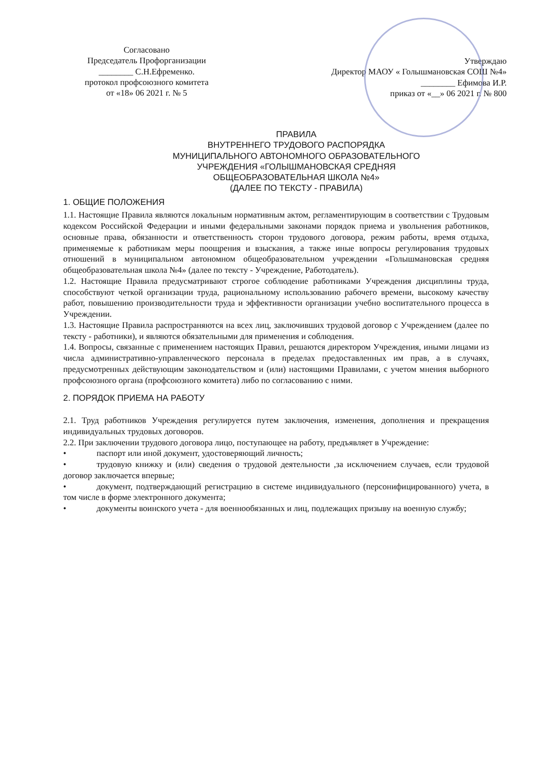Согласовано
Председатель Профорганизации
________ С.Н.Ефременко.
протокол профсоюзного комитета
от «18» 06 2021 г. № 5
Утверждаю
Директор МАОУ « Голышмановская СОШ №4»
________ Ефимова И.Р.
приказ от «__» 06 2021 г. № 800
ПРАВИЛА
ВНУТРЕННЕГО ТРУДОВОГО РАСПОРЯДКА
МУНИЦИПАЛЬНОГО АВТОНОМНОГО ОБРАЗОВАТЕЛЬНОГО
УЧРЕЖДЕНИЯ «ГОЛЫШМАНОВСКАЯ СРЕДНЯЯ
ОБЩЕОБРАЗОВАТЕЛЬНАЯ ШКОЛА №4»
(ДАЛЕЕ ПО ТЕКСТУ - ПРАВИЛА)
1. ОБЩИЕ ПОЛОЖЕНИЯ
1.1. Настоящие Правила являются локальным нормативным актом, регламентирующим в соответствии с Трудовым кодексом Российской Федерации и иными федеральными законами порядок приема и увольнения работников, основные права, обязанности и ответственность сторон трудового договора, режим работы, время отдыха, применяемые к работникам меры поощрения и взыскания, а также иные вопросы регулирования трудовых отношений в муниципальном автономном общеобразовательном учреждении «Голышмановская средняя общеобразовательная школа №4» (далее по тексту - Учреждение, Работодатель).
1.2. Настоящие Правила предусматривают строгое соблюдение работниками Учреждения дисциплины труда, способствуют четкой организации труда, рациональному использованию рабочего времени, высокому качеству работ, повышению производительности труда и эффективности организации учебно воспитательного процесса в Учреждении.
1.3. Настоящие Правила распространяются на всех лиц, заключивших трудовой договор с Учреждением (далее по тексту - работники), и являются обязательными для применения и соблюдения.
1.4. Вопросы, связанные с применением настоящих Правил, решаются директором Учреждения, иными лицами из числа административно-управленческого персонала в пределах предоставленных им прав, а в случаях, предусмотренных действующим законодательством и (или) настоящими Правилами, с учетом мнения выборного профсоюзного органа (профсоюзного комитета) либо по согласованию с ними.
2. ПОРЯДОК ПРИЕМА НА РАБОТУ
2.1. Труд работников Учреждения регулируется путем заключения, изменения, дополнения и прекращения индивидуальных трудовых договоров.
2.2. При заключении трудового договора лицо, поступающее на работу, предъявляет в Учреждение:
• паспорт или иной документ, удостоверяющий личность;
• трудовую книжку и (или) сведения о трудовой деятельности ,за исключением случаев, если трудовой договор заключается впервые;
• документ, подтверждающий регистрацию в системе индивидуального (персонифицированного) учета, в том числе в форме электронного документа;
• документы воинского учета - для военнообязанных и лиц, подлежащих призыву на военную службу;